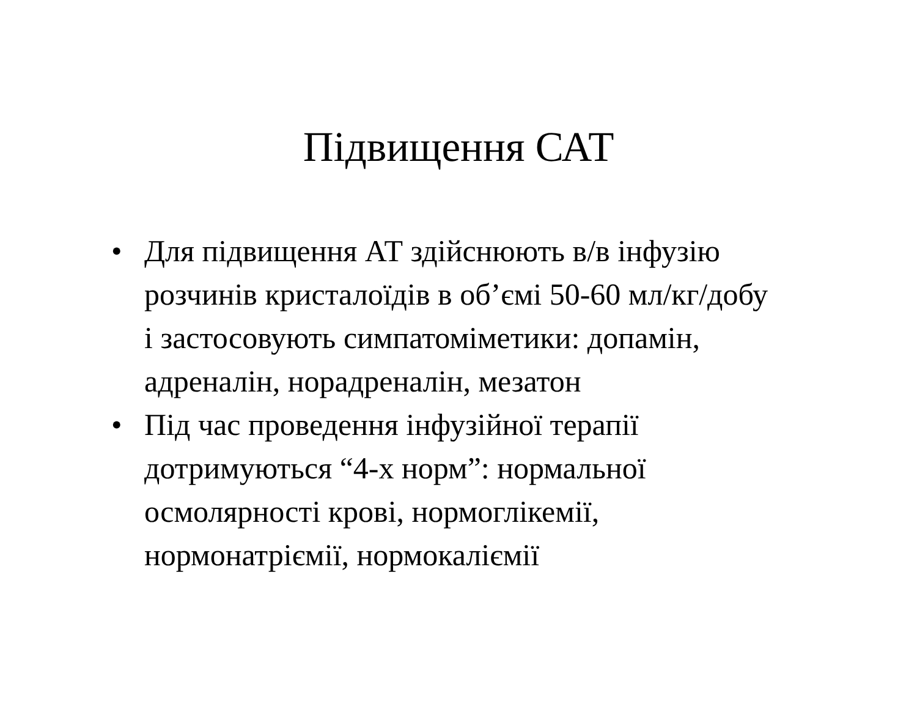Підвищення САТ
• Для підвищення АТ здійснюють в/в інфузію розчинів кристалоїдів в об’ємі 50-60 мл/кг/добу і застосовують симпатоміметики: допамін, адреналін, норадреналін, мезатон
• Під час проведення інфузійної терапії дотримуються “4-х норм”: нормальної осмолярності крові, нормоглікемії, нормонатріємії, нормокаліємії